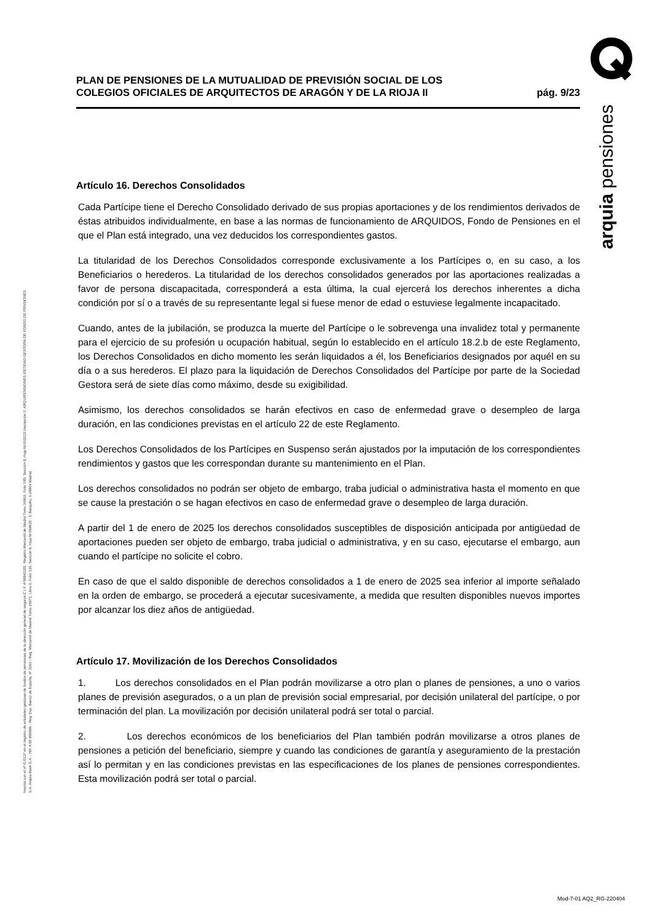arquia pensiones
Inscrita con el nº G 0137 en el registro de entidades gestoras de fondos de pensiones de la dirección general de seguros C.I.F. A 58843301. Registro Mercantil de Madrid Tomo 36992, Folio 185, Sección 8, Hoja M-661013 Inscripción 2. ARQUIPENSIONES ENTIDAD GESTORA DE FONDO DE PENSIONES S.A. Arquia Bank S.A. - NIF A 08 809808 - Reg. Esp. Banco de España, nº 3183 - Reg. Mercantil de Madrid Tomo 36871, Libro 0, Folio 136, Sección 8, Hoja M 659820 - C Barquillo, 6 28004 Madrid
PLAN DE PENSIONES DE LA MUTUALIDAD DE PREVISIÓN SOCIAL DE LOS
COLEGIOS OFICIALES DE ARQUITECTOS DE ARAGÓN Y DE LA RIOJA II
pág. 9/23
Artículo 16. Derechos Consolidados
Cada Partícipe tiene el Derecho Consolidado derivado de sus propias aportaciones y de los rendimientos derivados de éstas atribuidos individualmente, en base a las normas de funcionamiento de ARQUIDOS, Fondo de Pensiones en el que el Plan está integrado, una vez deducidos los correspondientes gastos.
La titularidad de los Derechos Consolidados corresponde exclusivamente a los Partícipes o, en su caso, a los Beneficiarios o herederos. La titularidad de los derechos consolidados generados por las aportaciones realizadas a favor de persona discapacitada, corresponderá a esta última, la cual ejercerá los derechos inherentes a dicha condición por sí o a través de su representante legal si fuese menor de edad o estuviese legalmente incapacitado.
Cuando, antes de la jubilación, se produzca la muerte del Partícipe o le sobrevenga una invalidez total y permanente para el ejercicio de su profesión u ocupación habitual, según lo establecido en el artículo 18.2.b de este Reglamento, los Derechos Consolidados en dicho momento les serán liquidados a él, los Beneficiarios designados por aquél en su día o a sus herederos. El plazo para la liquidación de Derechos Consolidados del Partícipe por parte de la Sociedad Gestora será de siete días como máximo, desde su exigibilidad.
Asimismo, los derechos consolidados se harán efectivos en caso de enfermedad grave o desempleo de larga duración, en las condiciones previstas en el artículo 22 de este Reglamento.
Los Derechos Consolidados de los Partícipes en Suspenso serán ajustados por la imputación de los correspondientes rendimientos y gastos que les correspondan durante su mantenimiento en el Plan.
Los derechos consolidados no podrán ser objeto de embargo, traba judicial o administrativa hasta el momento en que se cause la prestación o se hagan efectivos en caso de enfermedad grave o desempleo de larga duración.
A partir del 1 de enero de 2025 los derechos consolidados susceptibles de disposición anticipada por antigüedad de aportaciones pueden ser objeto de embargo, traba judicial o administrativa, y en su caso, ejecutarse el embargo, aun cuando el partícipe no solicite el cobro.
En caso de que el saldo disponible de derechos consolidados a 1 de enero de 2025 sea inferior al importe señalado en la orden de embargo, se procederá a ejecutar sucesivamente, a medida que resulten disponibles nuevos importes por alcanzar los diez años de antigüedad.
Artículo 17. Movilización de los Derechos Consolidados
1. Los derechos consolidados en el Plan podrán movilizarse a otro plan o planes de pensiones, a uno o varios planes de previsión asegurados, o a un plan de previsión social empresarial, por decisión unilateral del partícipe, o por terminación del plan. La movilización por decisión unilateral podrá ser total o parcial.
2. Los derechos económicos de los beneficiarios del Plan también podrán movilizarse a otros planes de pensiones a petición del beneficiario, siempre y cuando las condiciones de garantía y aseguramiento de la prestación así lo permitan y en las condiciones previstas en las especificaciones de los planes de pensiones correspondientes. Esta movilización podrá ser total o parcial.
Mod-7-01 AQ2_RG-220404